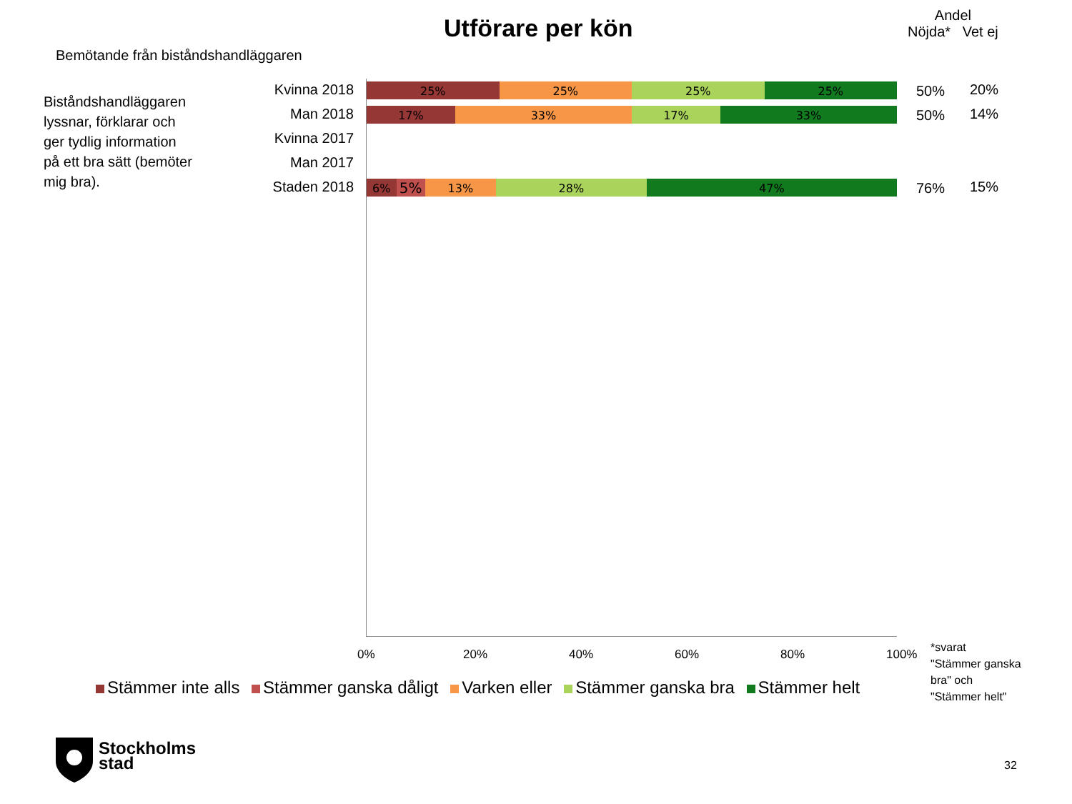Utförare per kön
Andel
Nöjda* Vet ej
Bemötande från biståndshandläggaren
Biståndshandläggaren
lyssnar, förklarar och
ger tydlig information
på ett bra sätt (bemöter
mig bra).
Kvinna 2018
Man 2018
Kvinna 2017
Man 2017
Staden 2018
25% 25% 25% 25%
17% 33% 17% 33%
6%
5%
13% 28% 47%
50% 20%
50% 14%
76% 15%
0% 20% 40% 60% 80% 100%
*svarat
"Stämmer ganska
bra" och
"Stämmer helt"
Stämmer inte alls Stämmer ganska dåligt Varken eller Stämmer ganska bra Stämmer helt
Stockholms
stad
32